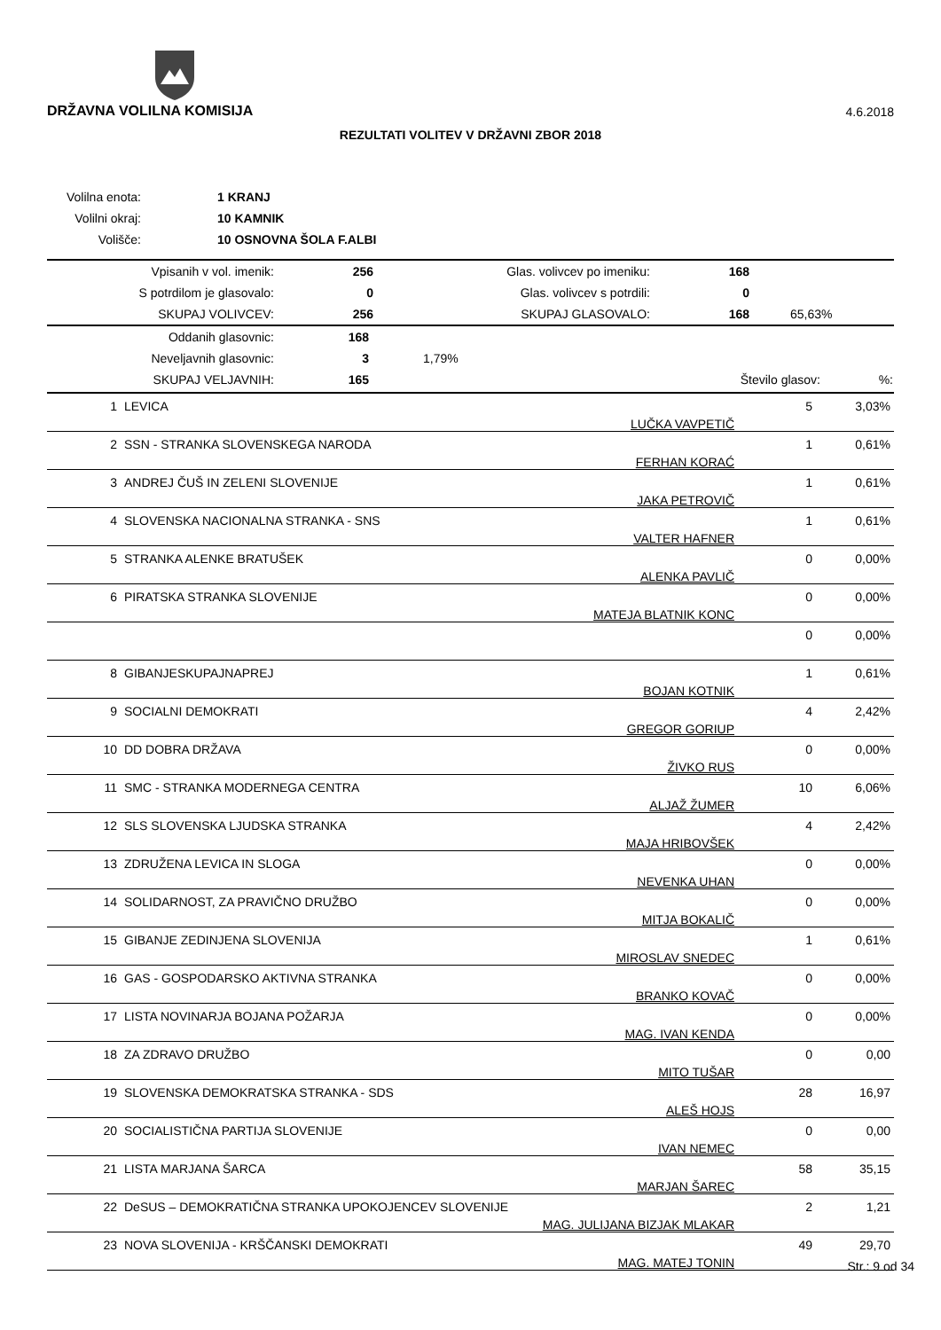DRŽAVNA VOLILNA KOMISIJA 4.6.2018
REZULTATI VOLITEV V DRŽAVNI ZBOR 2018
| Volilna enota: | 1 KRANJ |
| Volilni okraj: | 10 KAMNIK |
| Volišče: | 10 OSNOVNA ŠOLA F.ALBI |
| Vpisanih v vol. imenik: | 256 | Glas. volivcev po imeniku: | 168 | |
| S potrdilom je glasovalo: | 0 | Glas. volivcev s potrdili: | 0 | |
| SKUPAJ VOLIVCEV: | 256 | SKUPAJ GLASOVALO: | 168 | 65,63% |
| Oddanih glasovnic: | 168 | | | |
| Neveljavnih glasovnic: | 3 | 1,79% | | |
| SKUPAJ VELJAVNIH: | 165 | | Število glasov: | %: |
| 1 | LEVICA | LUČKA VAVPETIČ | 5 | 3,03% |
| 2 | SSN - STRANKA SLOVENSKEGA NARODA | FERHAN KORAĆ | 1 | 0,61% |
| 3 | ANDREJ ČUŠ IN ZELENI SLOVENIJE | JAKA PETROVIČ | 1 | 0,61% |
| 4 | SLOVENSKA NACIONALNA STRANKA - SNS | VALTER HAFNER | 1 | 0,61% |
| 5 | STRANKA ALENKE BRATUŠEK | ALENKA PAVLIČ | 0 | 0,00% |
| 6 | PIRATSKA STRANKA SLOVENIJE | MATEJA BLATNIK KONC | 0 | 0,00% |
| | | | 0 | 0,00% |
| 8 | GIBANJESKUPAJNAPREJ | BOJAN KOTNIK | 1 | 0,61% |
| 9 | SOCIALNI DEMOKRATI | GREGOR GORIUP | 4 | 2,42% |
| 10 | DD DOBRA DRŽAVA | ŽIVKO RUS | 0 | 0,00% |
| 11 | SMC - STRANKA MODERNEGA CENTRA | ALJAŽ ŽUMER | 10 | 6,06% |
| 12 | SLS SLOVENSKA LJUDSKA STRANKA | MAJA HRIBOVŠEK | 4 | 2,42% |
| 13 | ZDRUŽENA LEVICA IN SLOGA | NEVENKA UHAN | 0 | 0,00% |
| 14 | SOLIDARNOST, ZA PRAVIČNO DRUŽBO | MITJA BOKALIČ | 0 | 0,00% |
| 15 | GIBANJE ZEDINJENA SLOVENIJA | MIROSLAV SNEDEC | 1 | 0,61% |
| 16 | GAS - GOSPODARSKO AKTIVNA STRANKA | BRANKO KOVAČ | 0 | 0,00% |
| 17 | LISTA NOVINARJA BOJANA POŽARJA | MAG. IVAN KENDA | 0 | 0,00% |
| 18 | ZA ZDRAVO DRUŽBO | MITO TUŠAR | 0 | 0,00 |
| 19 | SLOVENSKA DEMOKRATSKA STRANKA - SDS | ALEŠ HOJS | 28 | 16,97 |
| 20 | SOCIALISTIČNA PARTIJA SLOVENIJE | IVAN NEMEC | 0 | 0,00 |
| 21 | LISTA MARJANA ŠARCA | MARJAN ŠAREC | 58 | 35,15 |
| 22 | DeSUS – DEMOKRATIČNA STRANKA UPOKOJENCEV SLOVENIJE | MAG. JULIJANA BIZJAK MLAKAR | 2 | 1,21 |
| 23 | NOVA SLOVENIJA - KRŠČANSKI DEMOKRATI | MAG. MATEJ TONIN | 49 | 29,70 |
Str.: 9 od 34